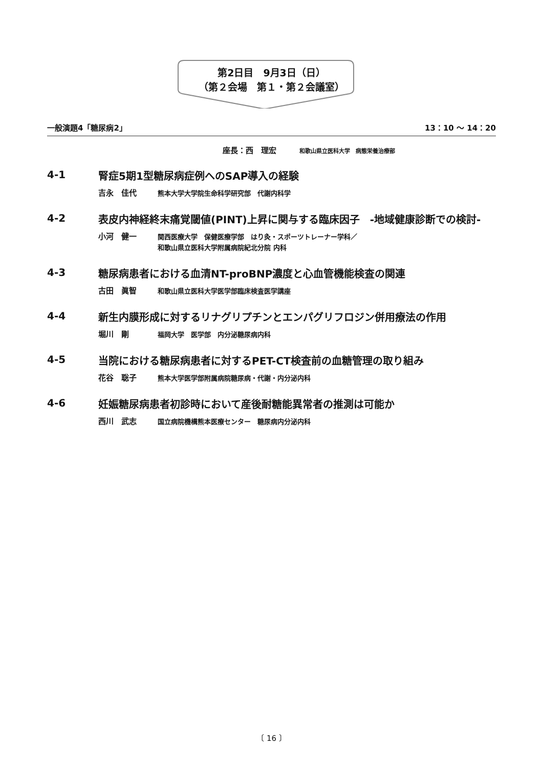第2日目　9月3日（日）
（第２会場　第１・第２会議室）
一般演題4「糖尿病2」 13：10 ～ 14：20
座長：西　理宏 和歌山県立医科大学　病態栄養治療部
4-1
腎症5期1型糖尿病症例へのSAP導入の経験
吉永　佳代
熊本大学大学院生命科学研究部　代謝内科学
4-2
表皮内神経終末痛覚閾値(PINT)上昇に関与する臨床因子　-地域健康診断での検討-
小河　健一
関西医療大学　保健医療学部　はり灸・スポーツトレーナー学科／
和歌山県立医科大学附属病院紀北分院 内科
4-3
糖尿病患者における血清NT-proBNP濃度と心血管機能検査の関連
古田　眞智
和歌山県立医科大学医学部臨床検査医学講座
4-4
新生内膜形成に対するリナグリプチンとエンパグリフロジン併用療法の作用
堀川　剛
福岡大学　医学部　内分泌糖尿病内科
4-5
当院における糖尿病患者に対するPET-CT検査前の血糖管理の取り組み
花谷　聡子
熊本大学医学部附属病院糖尿病・代謝・内分泌内科
4-6
妊娠糖尿病患者初診時において産後耐糖能異常者の推測は可能か
西川　武志
国立病院機構熊本医療センター　糖尿病内分泌内科
〔 16 〕